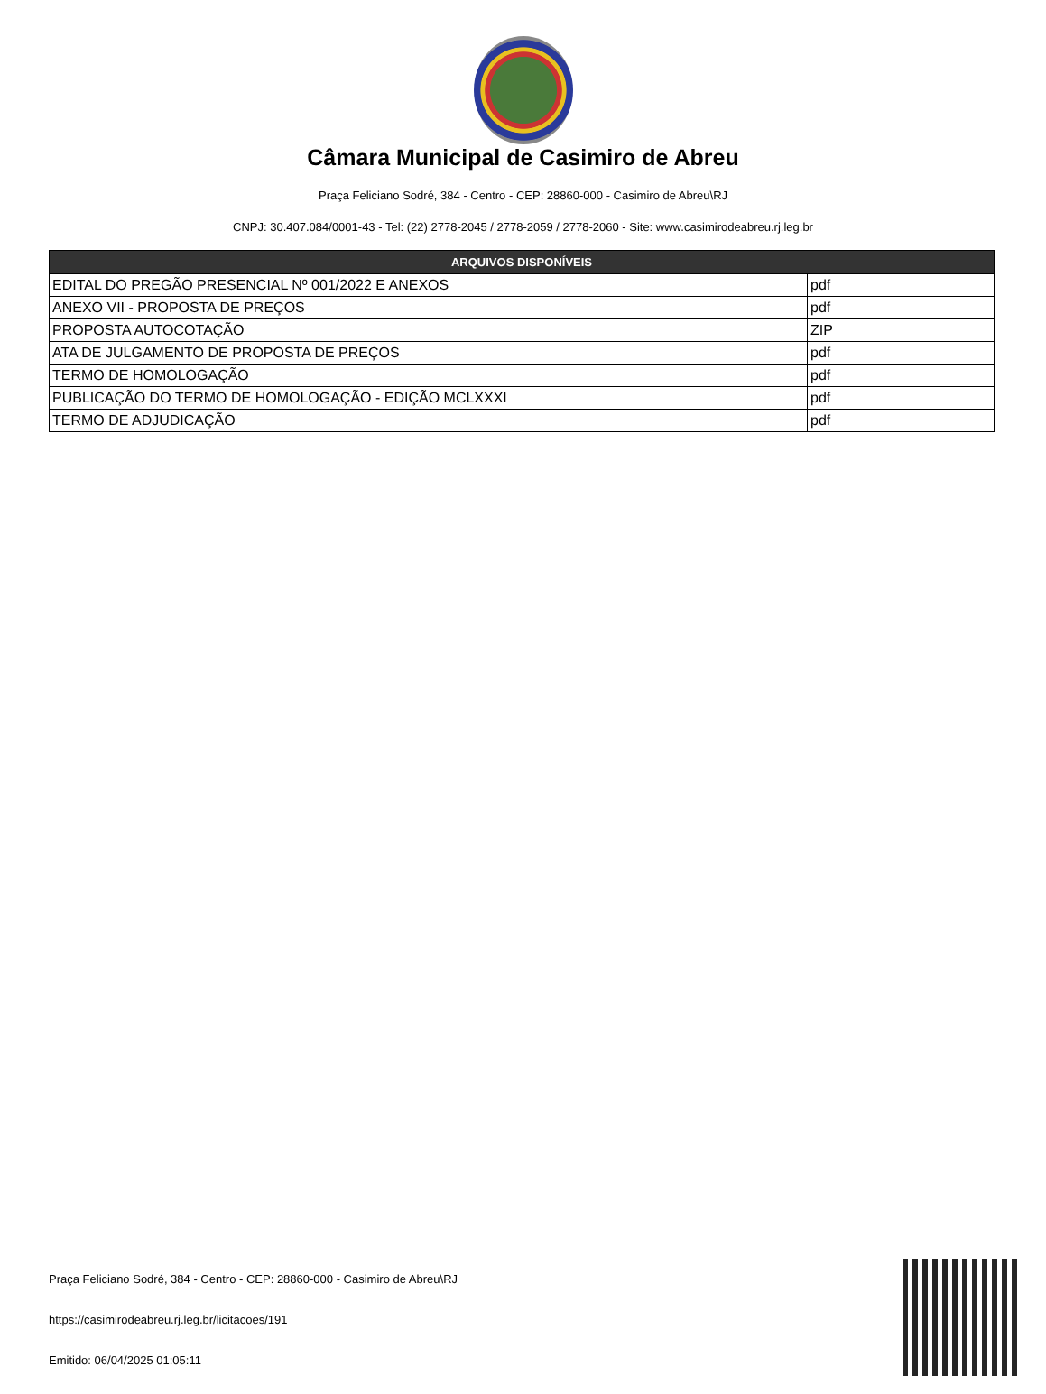Câmara Municipal de Casimiro de Abreu
Praça Feliciano Sodré, 384 - Centro - CEP: 28860-000 - Casimiro de Abreu\RJ
CNPJ: 30.407.084/0001-43 - Tel: (22) 2778-2045 / 2778-2059 / 2778-2060 - Site: www.casimirodeabreu.rj.leg.br
| ARQUIVOS DISPONÍVEIS | |
| --- | --- |
| EDITAL DO PREGÃO PRESENCIAL Nº 001/2022 E ANEXOS | pdf |
| ANEXO VII - PROPOSTA DE PREÇOS | pdf |
| PROPOSTA AUTOCOTAÇÃO | ZIP |
| ATA DE JULGAMENTO DE PROPOSTA DE PREÇOS | pdf |
| TERMO DE HOMOLOGAÇÃO | pdf |
| PUBLICAÇÃO DO TERMO DE HOMOLOGAÇÃO - EDIÇÃO MCLXXXI | pdf |
| TERMO DE ADJUDICAÇÃO | pdf |
Praça Feliciano Sodré, 384 - Centro - CEP: 28860-000 - Casimiro de Abreu\RJ
https://casimirodeabreu.rj.leg.br/licitacoes/191
Emitido: 06/04/2025 01:05:11